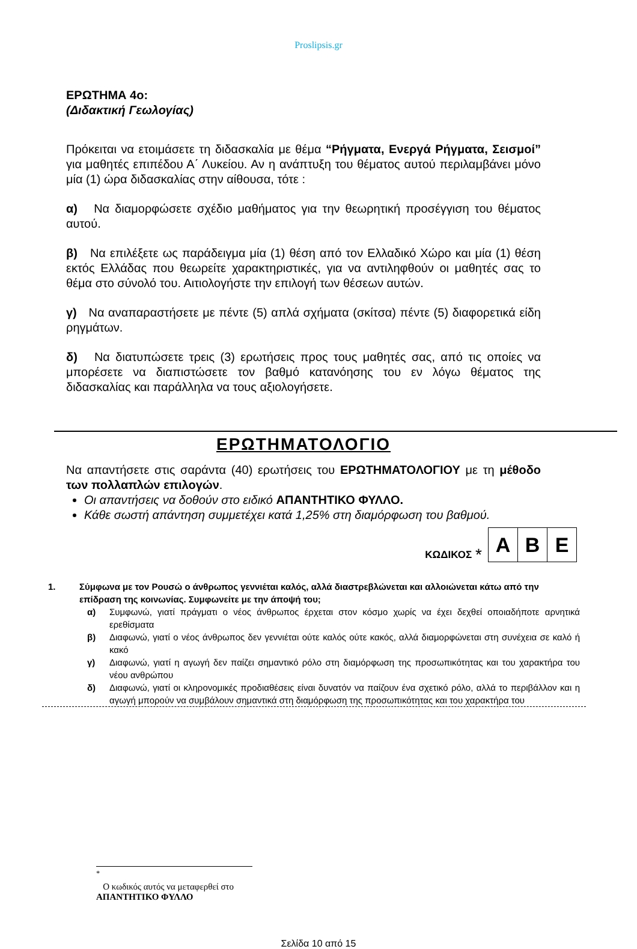Proslipsis.gr
ΕΡΩΤΗΜΑ 4ο:
(Διδακτική Γεωλογίας)
Πρόκειται να ετοιμάσετε τη διδασκαλία με θέμα “Ρήγματα, Ενεργά Ρήγματα, Σεισμοί” για μαθητές επιπέδου Α΄ Λυκείου. Αν η ανάπτυξη του θέματος αυτού περιλαμβάνει μόνο μία (1) ώρα διδασκαλίας στην αίθουσα, τότε :
α) Να διαμορφώσετε σχέδιο μαθήματος για την θεωρητική προσέγγιση του θέματος αυτού.
β) Να επιλέξετε ως παράδειγμα μία (1) θέση από τον Ελλαδικό Χώρο και μία (1) θέση εκτός Ελλάδας που θεωρείτε χαρακτηριστικές, για να αντιληφθούν οι μαθητές σας το θέμα στο σύνολό του. Αιτιολογήστε την επιλογή των θέσεων αυτών.
γ) Να αναπαραστήσετε με πέντε (5) απλά σχήματα (σκίτσα) πέντε (5) διαφορετικά είδη ρηγμάτων.
δ) Να διατυπώσετε τρεις (3) ερωτήσεις προς τους μαθητές σας, από τις οποίες να μπορέσετε να διαπιστώσετε τον βαθμό κατανόησης του εν λόγω θέματος της διδασκαλίας και παράλληλα να τους αξιολογήσετε.
ΕΡΩΤΗΜΑΤΟΛΟΓΙΟ
Να απαντήσετε στις σαράντα (40) ερωτήσεις του ΕΡΩΤΗΜΑΤΟΛΟΓΙΟΥ με τη μέθοδο των πολλαπλών επιλογών.
Οι απαντήσεις να δοθούν στο ειδικό ΑΠΑΝΤΗΤΙΚΟ ΦΥΛΛΟ.
Κάθε σωστή απάντηση συμμετέχει κατά 1,25% στη διαμόρφωση του βαθμού.
ΚΩΔΙΚΟΣ <sup>*</sup>
| Α | Β | Ε |
1. Σύμφωνα με τον Ρουσώ ο άνθρωπος γεννιέται καλός, αλλά διαστρεβλώνεται και αλλοιώνεται κάτω από την επίδραση της κοινωνίας. Συμφωνείτε με την άποψή του;
α) Συμφωνώ, γιατί πράγματι ο νέος άνθρωπος έρχεται στον κόσμο χωρίς να έχει δεχθεί οποιαδήποτε αρνητικά ερεθίσματα
β) Διαφωνώ, γιατί ο νέος άνθρωπος δεν γεννιέται ούτε καλός ούτε κακός, αλλά διαμορφώνεται στη συνέχεια σε καλό ή κακό
γ) Διαφωνώ, γιατί η αγωγή δεν παίζει σημαντικό ρόλο στη διαμόρφωση της προσωπικότητας και του χαρακτήρα του νέου ανθρώπου
δ) Διαφωνώ, γιατί οι κληρονομικές προδιαθέσεις είναι δυνατόν να παίζουν ένα σχετικό ρόλο, αλλά το περιβάλλον και η αγωγή μπορούν να συμβάλουν σημαντικά στη διαμόρφωση της προσωπικότητας και του χαρακτήρα του
<sup>*</sup>
Ο κωδικός αυτός να μεταφερθεί στο ΑΠΑΝΤΗΤΙΚΟ ΦΥΛΛΟ
Σελίδα 10 από 15